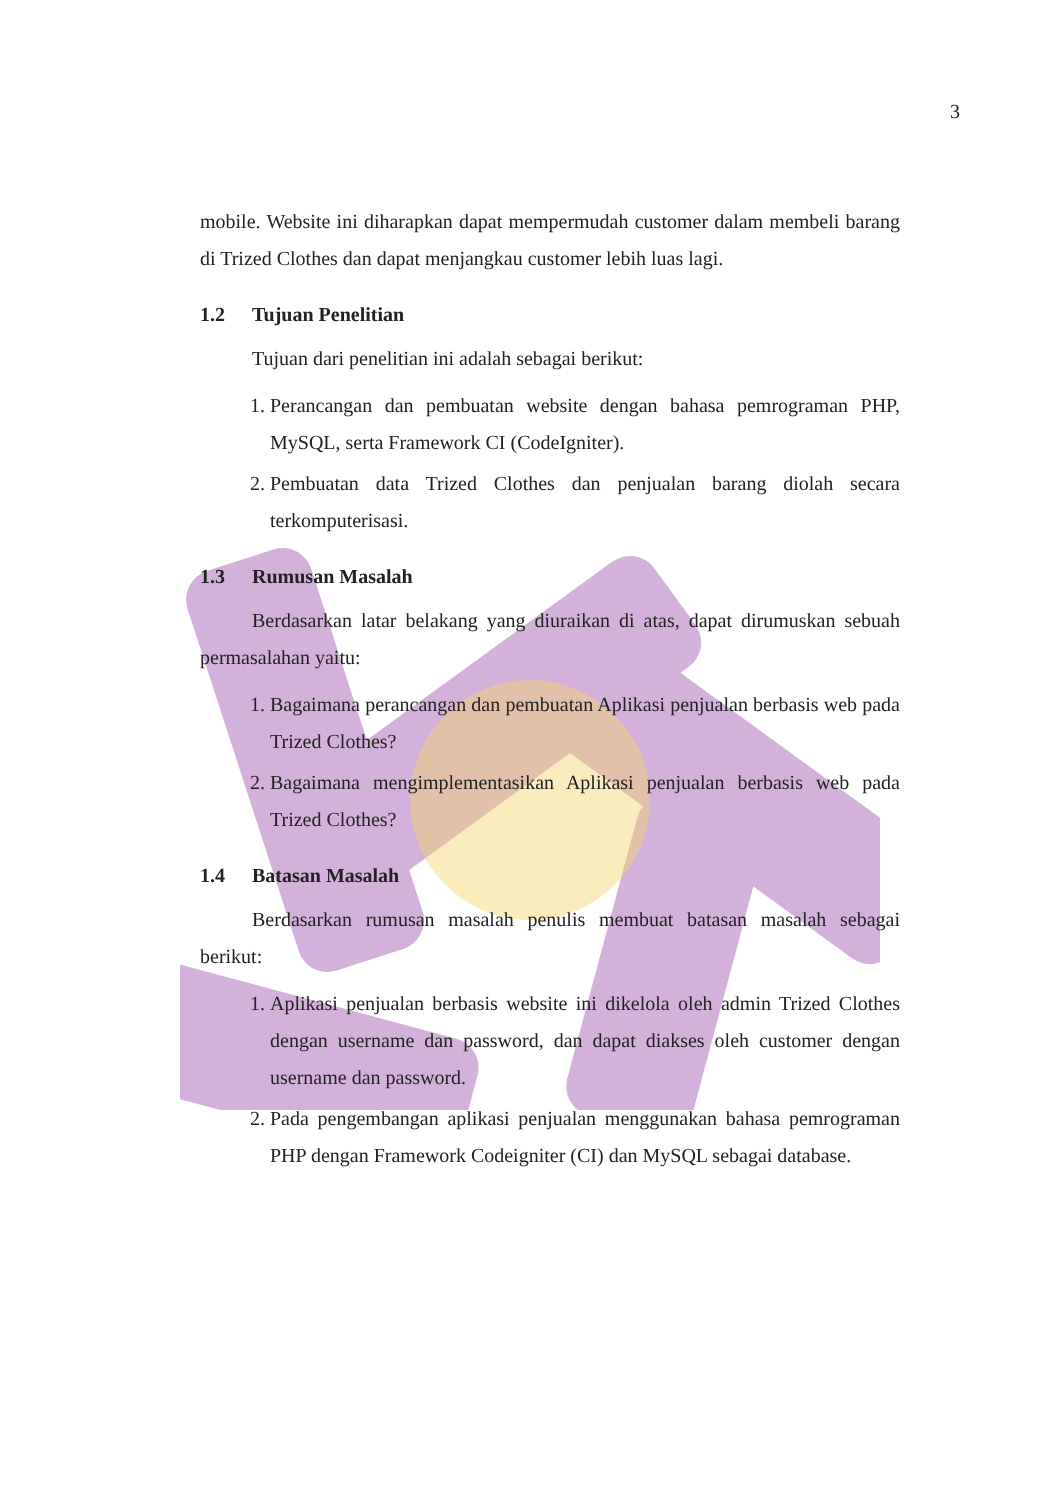3
mobile. Website ini diharapkan dapat mempermudah customer dalam membeli barang di Trized Clothes dan dapat menjangkau customer lebih luas lagi.
1.2 Tujuan Penelitian
Tujuan dari penelitian ini adalah sebagai berikut:
1. Perancangan dan pembuatan website dengan bahasa pemrograman PHP, MySQL, serta Framework CI (CodeIgniter).
2. Pembuatan data Trized Clothes dan penjualan barang diolah secara terkomputerisasi.
1.3 Rumusan Masalah
Berdasarkan latar belakang yang diuraikan di atas, dapat dirumuskan sebuah permasalahan yaitu:
1. Bagaimana perancangan dan pembuatan Aplikasi penjualan berbasis web pada Trized Clothes?
2. Bagaimana mengimplementasikan Aplikasi penjualan berbasis web pada Trized Clothes?
1.4 Batasan Masalah
Berdasarkan rumusan masalah penulis membuat batasan masalah sebagai berikut:
1. Aplikasi penjualan berbasis website ini dikelola oleh admin Trized Clothes dengan username dan password, dan dapat diakses oleh customer dengan username dan password.
2. Pada pengembangan aplikasi penjualan menggunakan bahasa pemrograman PHP dengan Framework Codeigniter (CI) dan MySQL sebagai database.